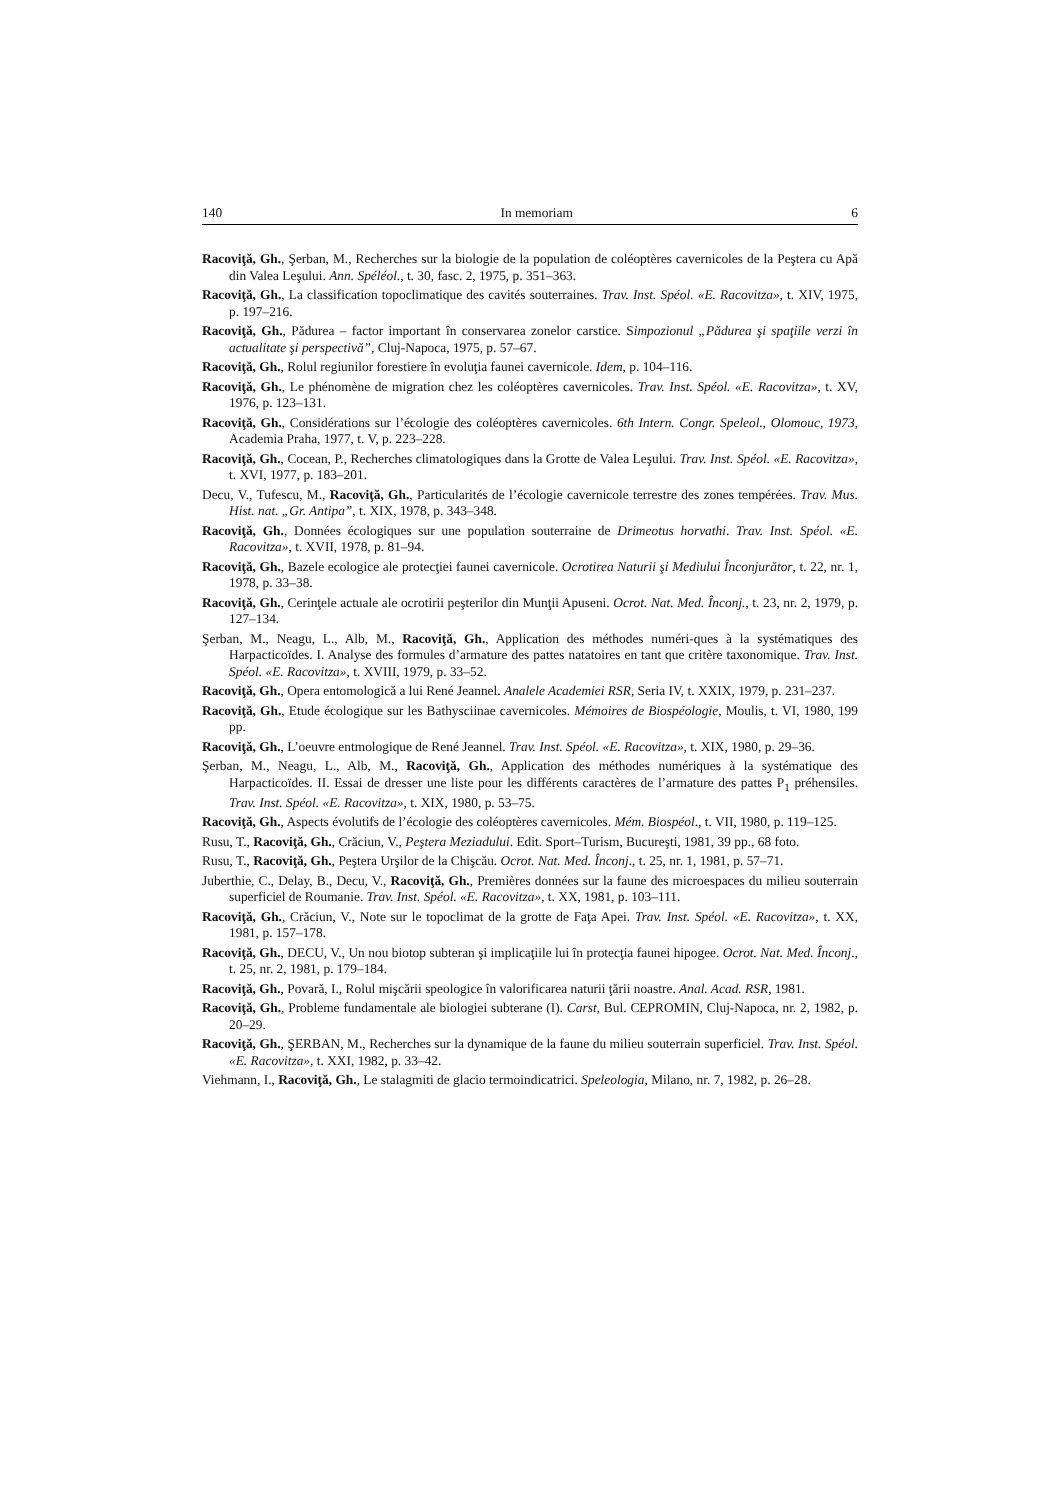140 In memoriam 6
Racoviţă, Gh., Şerban, M., Recherches sur la biologie de la population de coléoptères cavernicoles de la Peştera cu Apă din Valea Leşului. Ann. Spéléol., t. 30, fasc. 2, 1975, p. 351–363.
Racoviţă, Gh., La classification topoclimatique des cavités souterraines. Trav. Inst. Spéol. «E. Racovitza», t. XIV, 1975, p. 197–216.
Racoviţă, Gh., Pădurea – factor important în conservarea zonelor carstice. Simpozionul „Pădurea şi spaţiile verzi în actualitate şi perspectivă”, Cluj-Napoca, 1975, p. 57–67.
Racoviţă, Gh., Rolul regiunilor forestiere în evoluţia faunei cavernicole. Idem, p. 104–116.
Racoviţă, Gh., Le phénomène de migration chez les coléoptères cavernicoles. Trav. Inst. Spéol. «E. Racovitza», t. XV, 1976, p. 123–131.
Racoviţă, Gh., Considérations sur l’écologie des coléoptères cavernicoles. 6th Intern. Congr. Speleol., Olomouc, 1973, Academia Praha, 1977, t. V, p. 223–228.
Racoviţă, Gh., Cocean, P., Recherches climatologiques dans la Grotte de Valea Leşului. Trav. Inst. Spéol. «E. Racovitza», t. XVI, 1977, p. 183–201.
Decu, V., Tufescu, M., Racoviţă, Gh., Particularités de l’écologie cavernicole terrestre des zones tempérées. Trav. Mus. Hist. nat. „Gr. Antipa”, t. XIX, 1978, p. 343–348.
Racoviţă, Gh., Données écologiques sur une population souterraine de Drimeotus horvathi. Trav. Inst. Spéol. «E. Racovitza», t. XVII, 1978, p. 81–94.
Racoviţă, Gh., Bazele ecologice ale protecţiei faunei cavernicole. Ocrotirea Naturii şi Mediului Înconjurător, t. 22, nr. 1, 1978, p. 33–38.
Racoviţă, Gh., Cerinţele actuale ale ocrotirii peşterilor din Munţii Apuseni. Ocrot. Nat. Med. Înconj., t. 23, nr. 2, 1979, p. 127–134.
Şerban, M., Neagu, L., Alb, M., Racoviţă, Gh., Application des méthodes numéri-ques à la systématiques des Harpacticoïdes. I. Analyse des formules d’armature des pattes natatoires en tant que critère taxonomique. Trav. Inst. Spéol. «E. Racovitza», t. XVIII, 1979, p. 33–52.
Racoviţă, Gh., Opera entomologică a lui René Jeannel. Analele Academiei RSR, Seria IV, t. XXIX, 1979, p. 231–237.
Racoviţă, Gh., Etude écologique sur les Bathysciinae cavernicoles. Mémoires de Biospéologie, Moulis, t. VI, 1980, 199 pp.
Racoviţă, Gh., L’oeuvre entmologique de René Jeannel. Trav. Inst. Spéol. «E. Racovitza», t. XIX, 1980, p. 29–36.
Şerban, M., Neagu, L., Alb, M., Racoviţă, Gh., Application des méthodes numériques à la systématique des Harpacticoïdes. II. Essai de dresser une liste pour les différents caractères de l’armature des pattes P<sub>1</sub> préhensiles. Trav. Inst. Spéol. «E. Racovitza», t. XIX, 1980, p. 53–75.
Racoviţă, Gh., Aspects évolutifs de l’écologie des coléoptères cavernicoles. Mém. Biospéol., t. VII, 1980, p. 119–125.
Rusu, T., Racoviţă, Gh., Crăciun, V., Peştera Meziadului. Edit. Sport–Turism, Bucureşti, 1981, 39 pp., 68 foto.
Rusu, T., Racoviţă, Gh., Peştera Urşilor de la Chişcău. Ocrot. Nat. Med. Înconj., t. 25, nr. 1, 1981, p. 57–71.
Juberthie, C., Delay, B., Decu, V., Racoviţă, Gh., Premières données sur la faune des microespaces du milieu souterrain superficiel de Roumanie. Trav. Inst. Spéol. «E. Racovitza», t. XX, 1981, p. 103–111.
Racoviţă, Gh., Crăciun, V., Note sur le topoclimat de la grotte de Faţa Apei. Trav. Inst. Spéol. «E. Racovitza», t. XX, 1981, p. 157–178.
Racoviţă, Gh., DECU, V., Un nou biotop subteran şi implicaţiile lui în protecţia faunei hipogee. Ocrot. Nat. Med. Înconj., t. 25, nr. 2, 1981, p. 179–184.
Racoviţă, Gh., Povară, I., Rolul mişcării speologice în valorificarea naturii ţării noastre. Anal. Acad. RSR, 1981.
Racoviţă, Gh., Probleme fundamentale ale biologiei subterane (I). Carst, Bul. CEPROMIN, Cluj-Napoca, nr. 2, 1982, p. 20–29.
Racoviţă, Gh., ŞERBAN, M., Recherches sur la dynamique de la faune du milieu souterrain superficiel. Trav. Inst. Spéol. «E. Racovitza», t. XXI, 1982, p. 33–42.
Viehmann, I., Racoviţă, Gh., Le stalagmiti de glacio termoindicatrici. Speleologia, Milano, nr. 7, 1982, p. 26–28.